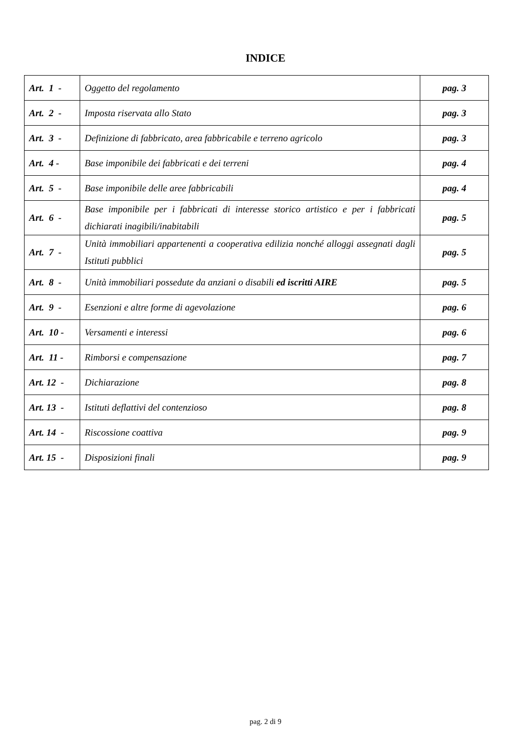INDICE
| Art. 1 - | Oggetto del regolamento | pag. 3 |
| Art. 2 - | Imposta riservata allo Stato | pag. 3 |
| Art. 3 - | Definizione di fabbricato, area fabbricabile e terreno agricolo | pag. 3 |
| Art. 4 - | Base imponibile dei fabbricati e dei terreni | pag. 4 |
| Art. 5 - | Base imponibile delle aree fabbricabili | pag. 4 |
| Art. 6 - | Base imponibile per i fabbricati di interesse storico artistico e per i fabbricati dichiarati inagibili/inabitabili | pag. 5 |
| Art. 7 - | Unità immobiliari appartenenti a cooperativa edilizia nonché alloggi assegnati dagli Istituti pubblici | pag. 5 |
| Art. 8 - | Unità immobiliari possedute da anziani o disabili ed iscritti AIRE | pag. 5 |
| Art. 9 - | Esenzioni e altre forme di agevolazione | pag. 6 |
| Art. 10 - | Versamenti e interessi | pag. 6 |
| Art. 11 - | Rimborsi e compensazione | pag. 7 |
| Art. 12 - | Dichiarazione | pag. 8 |
| Art. 13 - | Istituti deflattivi del contenzioso | pag. 8 |
| Art. 14 - | Riscossione coattiva | pag. 9 |
| Art. 15 - | Disposizioni finali | pag. 9 |
pag. 2 di 9